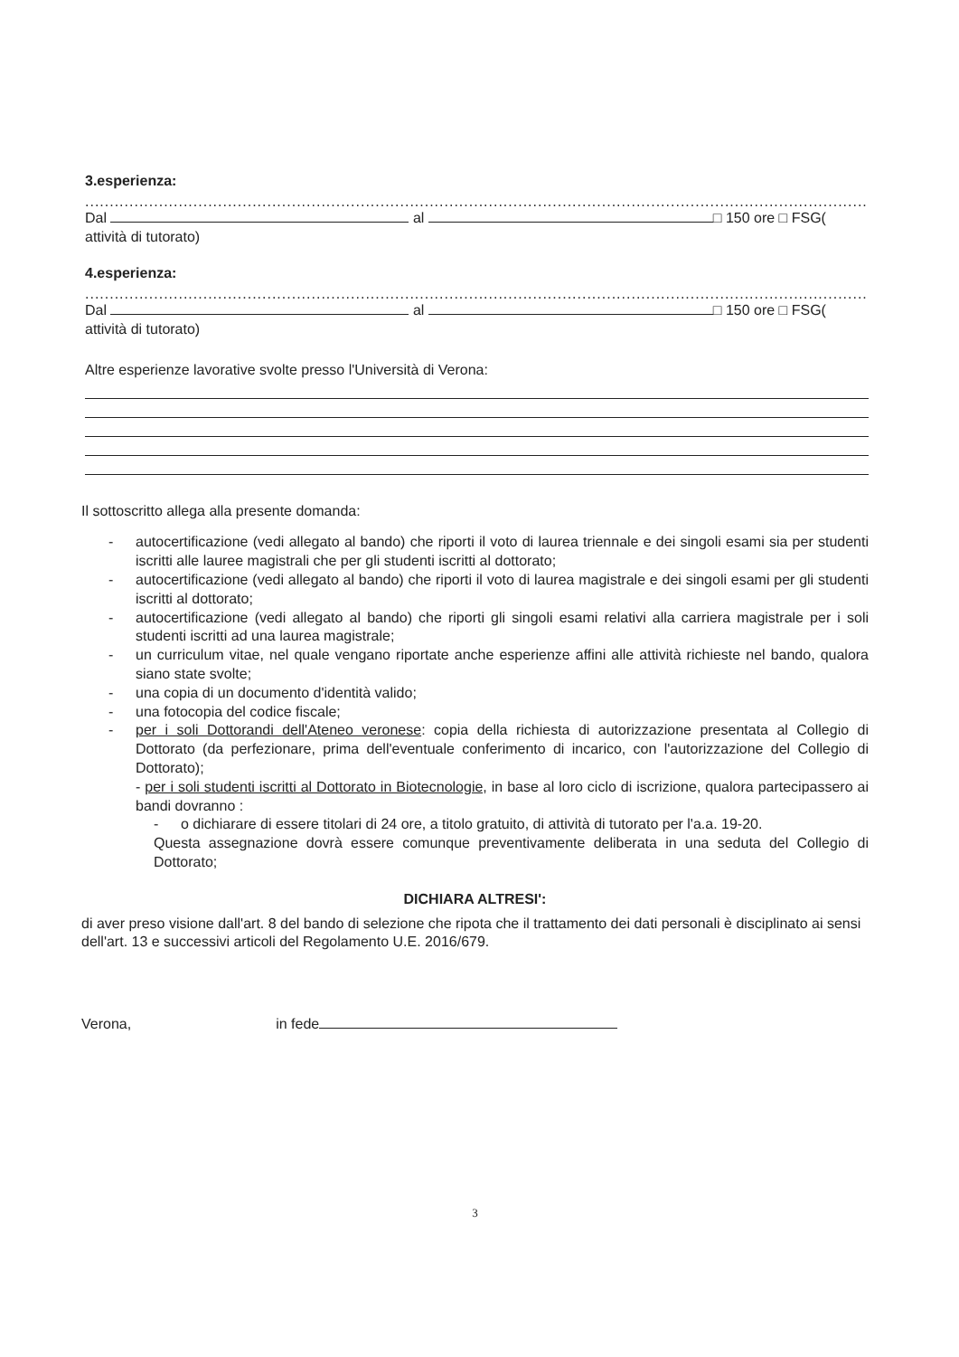3.esperienza:
....................................................................................................................................................................
Dal al □ 150 ore □ FSG(
attività di tutorato)
4.esperienza:
....................................................................................................................................................................
Dal al □ 150 ore □ FSG(
attività di tutorato)
Altre esperienze lavorative svolte presso l'Università di Verona:
Il sottoscritto allega alla presente domanda:
- autocertificazione (vedi allegato al bando) che riporti il voto di laurea triennale e dei singoli esami sia per studenti iscritti alle lauree magistrali che per gli studenti iscritti al dottorato;
- autocertificazione (vedi allegato al bando) che riporti il voto di laurea magistrale e dei singoli esami per gli studenti iscritti al dottorato;
- autocertificazione (vedi allegato al bando) che riporti gli singoli esami relativi alla carriera magistrale per i soli studenti iscritti ad una laurea magistrale;
- un curriculum vitae, nel quale vengano riportate anche esperienze affini alle attività richieste nel bando, qualora siano state svolte;
- una copia di un documento d'identità valido;
- una fotocopia del codice fiscale;
- per i soli Dottorandi dell'Ateneo veronese: copia della richiesta di autorizzazione presentata al Collegio di Dottorato (da perfezionare, prima dell'eventuale conferimento di incarico, con l'autorizzazione del Collegio di Dottorato);
- per i soli studenti iscritti al Dottorato in Biotecnologie, in base al loro ciclo di iscrizione, qualora partecipassero ai bandi dovranno :
- o dichiarare di essere titolari di 24 ore, a titolo gratuito, di attività di tutorato per l'a.a. 19-20.
Questa assegnazione dovrà essere comunque preventivamente deliberata in una seduta del Collegio di Dottorato;
DICHIARA ALTRESI':
di aver preso visione dall'art. 8 del bando di selezione che ripota che il trattamento dei dati personali è disciplinato ai sensi dell'art. 13 e successivi articoli del Regolamento U.E. 2016/679.
Verona, in fede
3